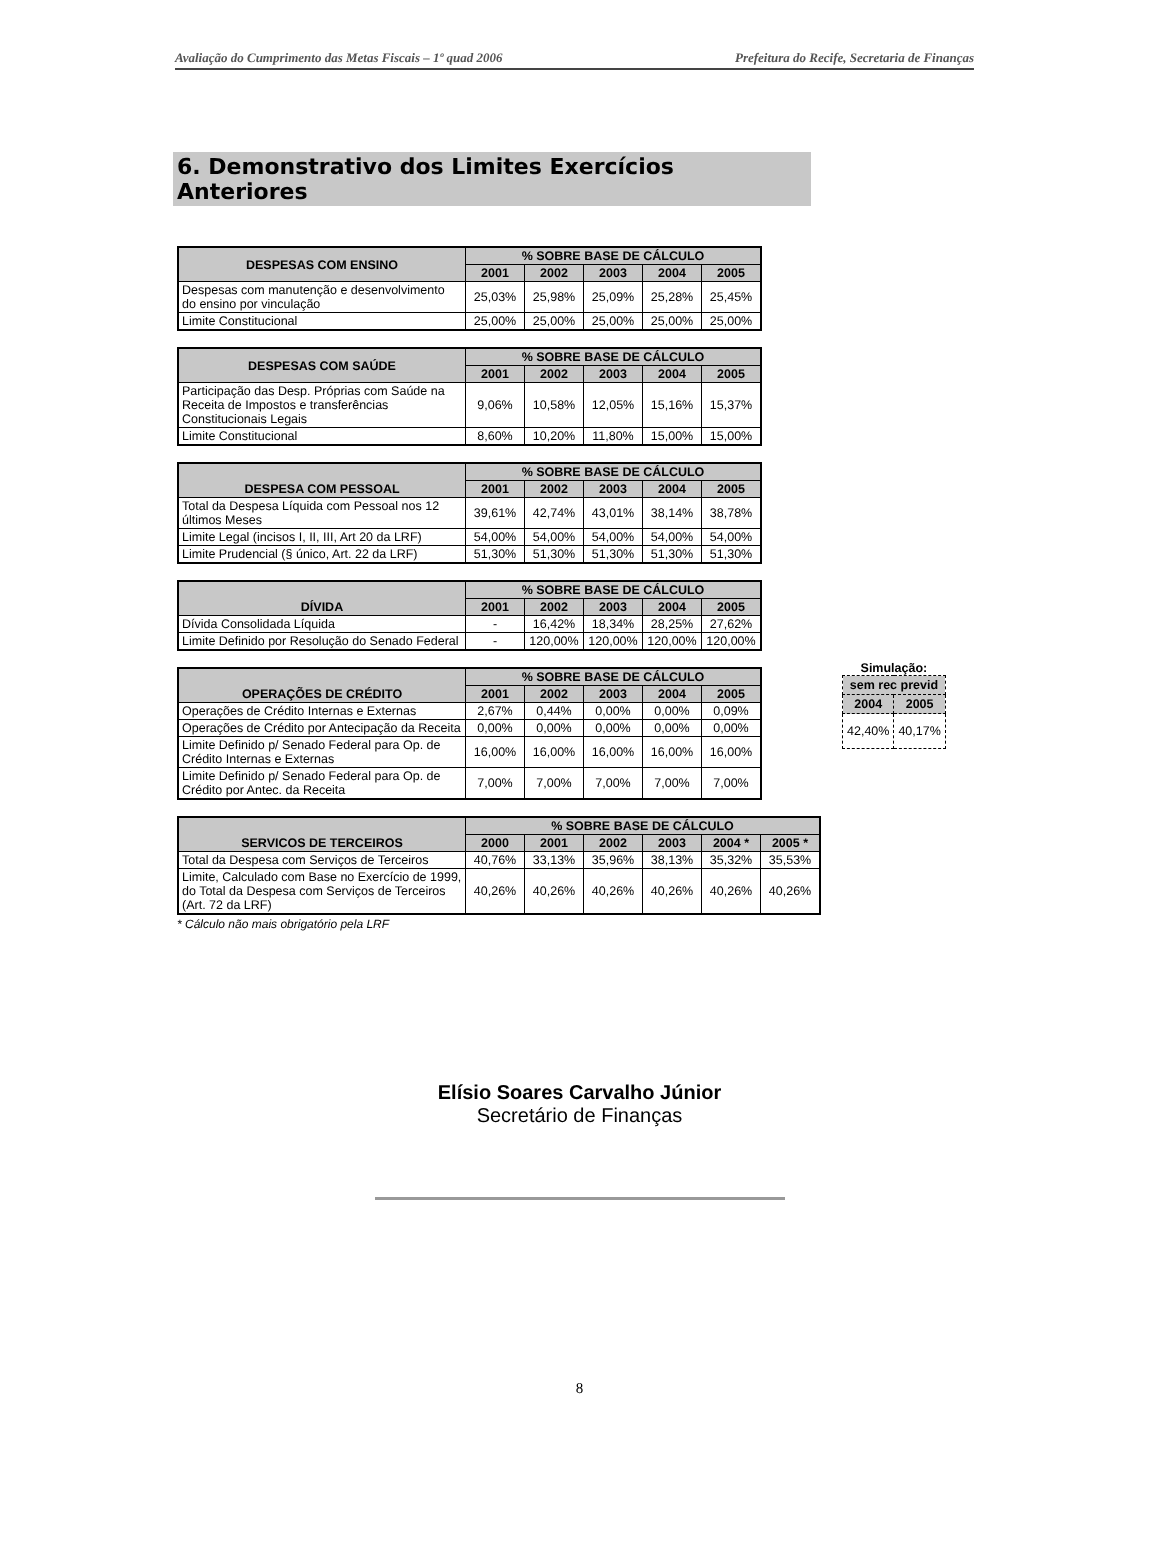Avaliação do Cumprimento das Metas Fiscais – 1º quad 2006 Prefeitura do Recife, Secretaria de Finanças
6. Demonstrativo dos Limites Exercícios Anteriores
| DESPESAS COM ENSINO | % SOBRE BASE DE CÁLCULO | | | | |
| --- | --- | --- | --- | --- | --- |
| | 2001 | 2002 | 2003 | 2004 | 2005 |
| Despesas com manutenção e desenvolvimento do ensino por vinculação | 25,03% | 25,98% | 25,09% | 25,28% | 25,45% |
| Limite Constitucional | 25,00% | 25,00% | 25,00% | 25,00% | 25,00% |
| DESPESAS COM SAÚDE | % SOBRE BASE DE CÁLCULO | | | | |
| --- | --- | --- | --- | --- | --- |
| | 2001 | 2002 | 2003 | 2004 | 2005 |
| Participação das Desp. Próprias com Saúde na Receita de Impostos e transferências Constitucionais Legais | 9,06% | 10,58% | 12,05% | 15,16% | 15,37% |
| Limite Constitucional | 8,60% | 10,20% | 11,80% | 15,00% | 15,00% |
| DESPESA COM PESSOAL | % SOBRE BASE DE CÁLCULO | | | | |
| --- | --- | --- | --- | --- | --- |
| | 2001 | 2002 | 2003 | 2004 | 2005 |
| Total da Despesa Líquida com Pessoal nos 12 últimos Meses | 39,61% | 42,74% | 43,01% | 38,14% | 38,78% |
| Limite Legal (incisos I, II, III, Art 20 da LRF) | 54,00% | 54,00% | 54,00% | 54,00% | 54,00% |
| Limite Prudencial (§ único, Art. 22 da LRF) | 51,30% | 51,30% | 51,30% | 51,30% | 51,30% |
Simulação:
| sem rec previd | |
| --- | --- |
| 2004 | 2005 |
| 42,40% | 40,17% |
| DÍVIDA | % SOBRE BASE DE CÁLCULO | | | | |
| --- | --- | --- | --- | --- | --- |
| | 2001 | 2002 | 2003 | 2004 | 2005 |
| Dívida Consolidada Líquida | - | 16,42% | 18,34% | 28,25% | 27,62% |
| Limite Definido por Resolução do Senado Federal | - | 120,00% | 120,00% | 120,00% | 120,00% |
| OPERAÇÕES DE CRÉDITO | % SOBRE BASE DE CÁLCULO | | | | |
| --- | --- | --- | --- | --- | --- |
| | 2001 | 2002 | 2003 | 2004 | 2005 |
| Operações de Crédito Internas e Externas | 2,67% | 0,44% | 0,00% | 0,00% | 0,09% |
| Operações de Crédito por Antecipação da Receita | 0,00% | 0,00% | 0,00% | 0,00% | 0,00% |
| Limite Definido p/ Senado Federal para Op. de Crédito Internas e Externas | 16,00% | 16,00% | 16,00% | 16,00% | 16,00% |
| Limite Definido p/ Senado Federal para Op. de Crédito por Antec. da Receita | 7,00% | 7,00% | 7,00% | 7,00% | 7,00% |
| SERVICOS DE TERCEIROS | % SOBRE BASE DE CÁLCULO | | | | | |
| --- | --- | --- | --- | --- | --- | --- |
| | 2000 | 2001 | 2002 | 2003 | 2004 * | 2005 * |
| Total da Despesa com Serviços de Terceiros | 40,76% | 33,13% | 35,96% | 38,13% | 35,32% | 35,53% |
| Limite, Calculado com Base no Exercício de 1999, do Total da Despesa com Serviços de Terceiros (Art. 72 da LRF) | 40,26% | 40,26% | 40,26% | 40,26% | 40,26% | 40,26% |
* Cálculo não mais obrigatório pela LRF
Elísio Soares Carvalho Júnior
Secretário de Finanças
8